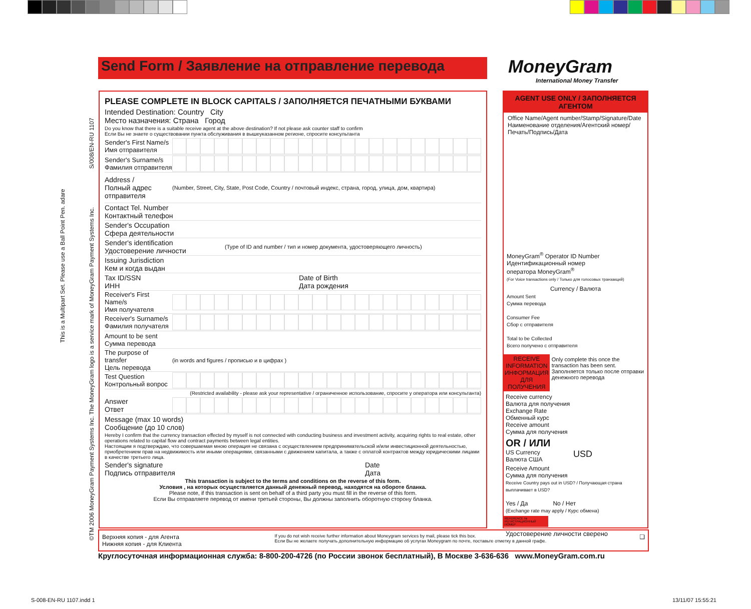Send Form / Заявление на отправление перевода
MoneyGram
International Money Transfer
PLEASE COMPLETE IN BLOCK CAPITALS / ЗАПОЛНЯЕТСЯ ПЕЧАТНЫМИ БУКВАМИ
Intended Destination: Country City
Место назначения: Страна Город
Do you know that there is a suitable receive agent at the above destination? If not please ask counter staff to confirm
Если Вы не знаете о существовании пункта обслуживания в вышеуказанном регионе, спросите консультанта
Sender's First Name/s
Имя отправителя
Sender's Surname/s
Фамилия отправителя
Address /
Полный адрес
отправителя
(Number, Street, City, State, Post Code, Country / почтовый индекс, страна, город, улица, дом, квартира)
Contact Tel. Number
Контактный телефон
Sender's Occupation
Сфера деятельности
Sender's identification
Удостоверение личности
(Type of ID and number / тип и номер документа, удостоверяющего личность)
Issuing Jurisdiction
Кем и когда выдан
Tax ID/SSN
ИНН
Date of Birth
Дата рождения
Receiver's First Name/s
Имя получателя
Receiver's Surname/s
Фамилия получателя
Amount to be sent
Сумма перевода
The purpose of transfer
Цель перевода
(in words and figures / прописью и в цифрах )
Test Question
Контрольный вопрос
(Restricted availability - please ask your representative / ограниченное использование, спросите у оператора или консультанта)
Answer
Ответ
Message (max 10 words)
Сообщение (до 10 слов)
Hereby I confirm that the currency transaction effected by myself is not connected with conducting business and investment activity, acquiring rights to real estate, other operations related to capital flow and contract payments between legal entities.
Настоящим я подтверждаю, что совершаемая мною операция не связана с осуществлением предпринимательской и/или инвестиционной деятельностью, приобретением прав на недвижимость или иными операциями, связанными с движением капитала, а также с оплатой контрактов между юридическими лицами в качестве третьего лица.
Sender's signature
Подпись отправителя
Date
Дата
This transaction is subject to the terms and conditions on the reverse of this form.
Условия , на которых осуществляется данный денежный перевод, находятся на обороте бланка.
Please note, if this transaction is sent on behalf of a third party you must fill in the reverse of this form.
Если Вы отправляете перевод от имени третьей стороны, Вы должны заполнить оборотную сторону бланка.
AGENT USE ONLY / ЗАПОЛНЯЕТСЯ АГЕНТОМ
Office Name/Agent number/Stamp/Signature/Date
Наименование отделения/Агентский номер/
Печать/Подпись/Дата
MoneyGram<sup>®</sup> Operator ID Number
Идентификационный номер
оператора MoneyGram<sup>®</sup>
(For Voice transactions only / Только для голосовых транзакций)
Currency / Валюта
Amount Sent
Сумма перевода
Consumer Fee
Сбор с отправителя
Total to be Collected
Всего получено с отправителя
RECEIVE INFORMATION ИНФОРМАЦИЯ ДЛЯ ПОЛУЧЕНИЯ
Only complete this once the transaction has been sent.
Заполняется только после отправки денежного перевода
Receive currency
Валюта для получения
Exchange Rate
Обменный курс
Receive amount
Сумма для получения
OR / ИЛИ
US Currency
Валюта США
USD
Receive Amount
Сумма для получения
Receive Country pays out in USD? / Получающая страна выплачивает в USD?
Yes / Да No / Нет
(Exchange rate may apply / Курс обмена)
REFERENCE № РЕГИСТРАЦИОННЫЙ НОМЕР
Удостоверение личности сверено
Верхняя копия - для Агента
Нижняя копия - для Клиента
If you do not wish receive further information about Moneygram services by mail, please tick this box.
Если Вы не желаете получать дополнительную информацию об услугах Moneygram по почте, поставьте отметку в данной графе.
❏
Круглосуточная информационная служба: 8-800-200-4726 (по России звонок бесплатный), В Москве 3-636-636 www.MoneyGram.com.ru
©TM 2006 MoneyGram Payment Systems Inc. The MoneyGram logo is a service mark of MoneyGram Payment Systems Inc. S/008/EN-RU 1107
This is a Multipart Set. Please use a Ball Point Pen. adare
S-008-EN-RU 1107.indd 1 13/11/07 15:55:21